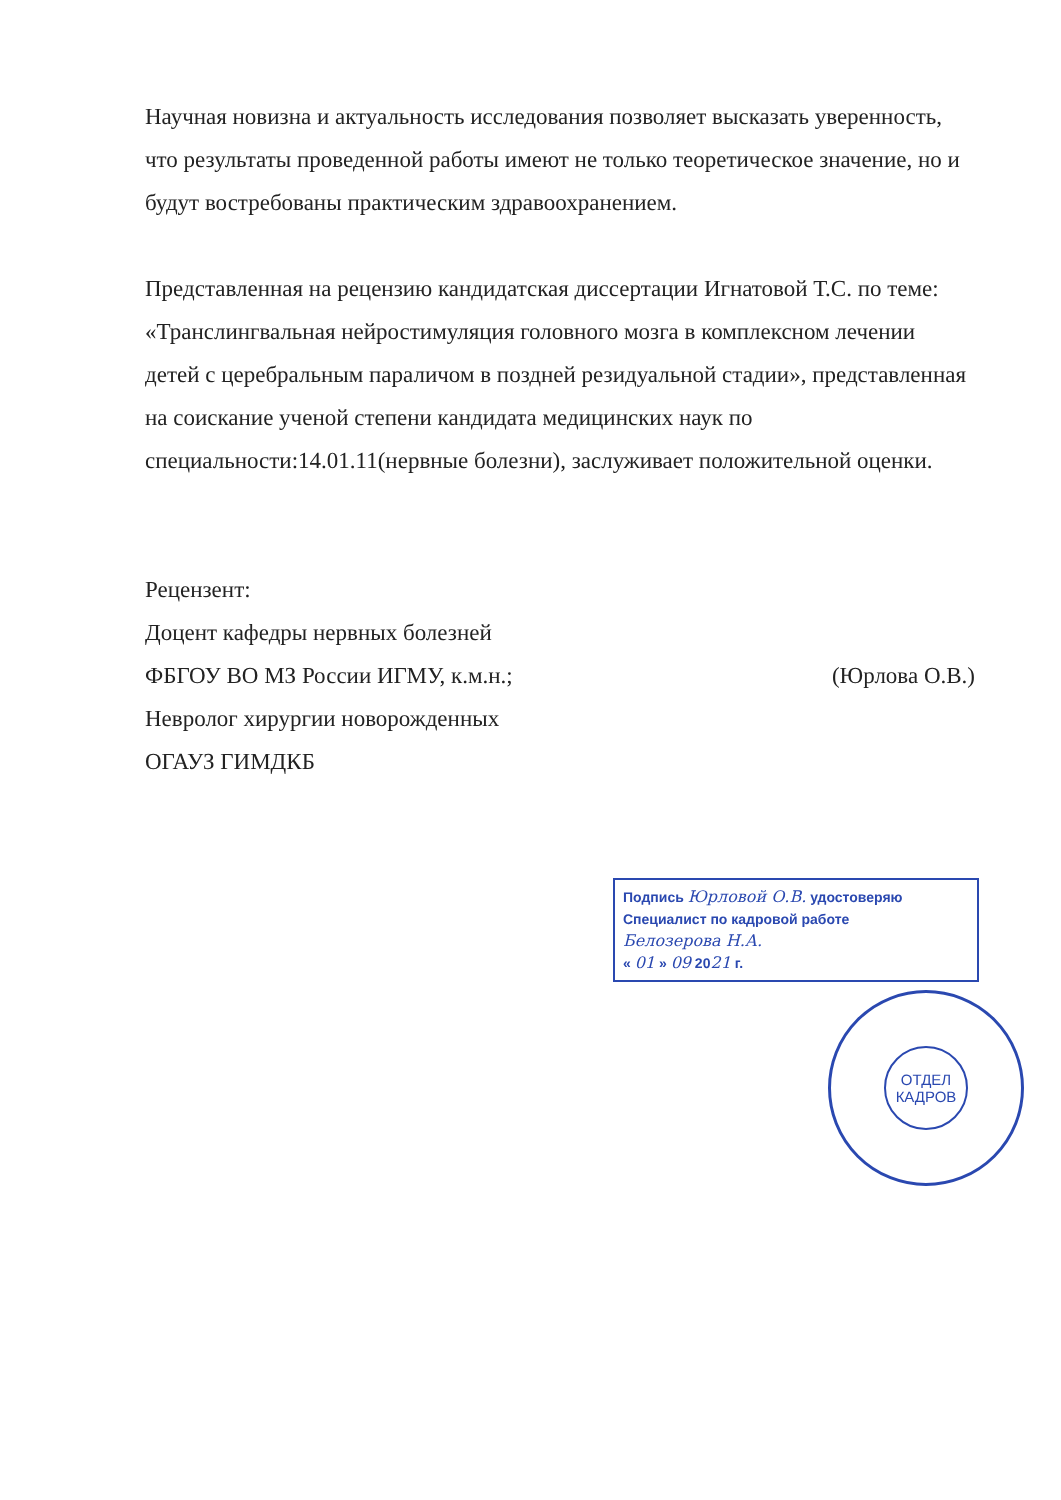Научная новизна и актуальность исследования позволяет высказать уверенность, что результаты проведенной работы имеют не только теоретическое значение, но и будут востребованы практическим здравоохранением.
Представленная на рецензию кандидатская диссертации Игнатовой Т.С. по теме: «Транслингвальная нейростимуляция головного мозга в комплексном лечении детей с церебральным параличом в поздней резидуальной стадии», представленная на соискание ученой степени кандидата медицинских наук по специальности:14.01.11(нервные болезни), заслуживает положительной оценки.
Рецензент:
Доцент кафедры нервных болезней
ФБГОУ ВО МЗ России ИГМУ, к.м.н.;
Невролог хирургии новорожденных
ОГАУЗ ГИМДКБ
(Юрлова О.В.)
Подпись Юрловой О.В. удостоверяю
Специалист по кадровой работе
Белозерова Н.А.
« 01 » 09 2021 г.
ОТДЕЛ
КАДРОВ